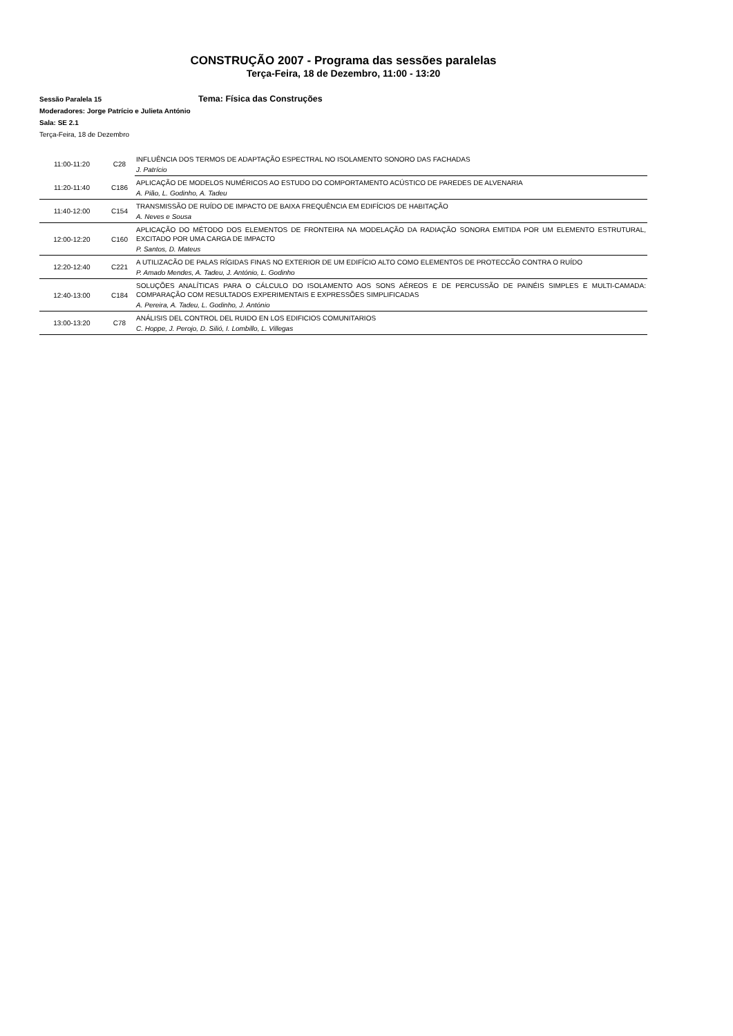CONSTRUÇÃO 2007 - Programa das sessões paralelas
Terça-Feira, 18 de Dezembro, 11:00 - 13:20
Sessão Paralela 15 Tema: Física das Construções
Moderadores: Jorge Patrício e Julieta António
Sala: SE 2.1
Terça-Feira, 18 de Dezembro
| 11:00-11:20 | C28 | INFLUÊNCIA DOS TERMOS DE ADAPTAÇÃO ESPECTRAL NO ISOLAMENTO SONORO DAS FACHADAS |
| | | J. Patrício |
| 11:20-11:40 | C186 | APLICAÇÃO DE MODELOS NUMÉRICOS AO ESTUDO DO COMPORTAMENTO ACÚSTICO DE PAREDES DE ALVENARIA |
| | | A. Pião, L. Godinho, A. Tadeu |
| 11:40-12:00 | C154 | TRANSMISSÃO DE RUÍDO DE IMPACTO DE BAIXA FREQUÊNCIA EM EDIFÍCIOS DE HABITAÇÃO |
| | | A. Neves e Sousa |
| 12:00-12:20 | C160 | APLICAÇÃO DO MÉTODO DOS ELEMENTOS DE FRONTEIRA NA MODELAÇÃO DA RADIAÇÃO SONORA EMITIDA POR UM ELEMENTO ESTRUTURAL, EXCITADO POR UMA CARGA DE IMPACTO |
| | | P. Santos, D. Mateus |
| 12:20-12:40 | C221 | A UTILIZACÃO DE PALAS RÍGIDAS FINAS NO EXTERIOR DE UM EDIFÍCIO ALTO COMO ELEMENTOS DE PROTECCÃO CONTRA O RUÍDO |
| | | P. Amado Mendes, A. Tadeu, J. António, L. Godinho |
| 12:40-13:00 | C184 | SOLUÇÕES ANALÍTICAS PARA O CÁLCULO DO ISOLAMENTO AOS SONS AÉREOS E DE PERCUSSÃO DE PAINÉIS SIMPLES E MULTI-CAMADA: COMPARAÇÃO COM RESULTADOS EXPERIMENTAIS E EXPRESSÕES SIMPLIFICADAS |
| | | A. Pereira, A. Tadeu, L. Godinho, J. António |
| 13:00-13:20 | C78 | ANÁLISIS DEL CONTROL DEL RUIDO EN LOS EDIFICIOS COMUNITARIOS |
| | | C. Hoppe, J. Perojo, D. Silió, I. Lombillo, L. Villegas |